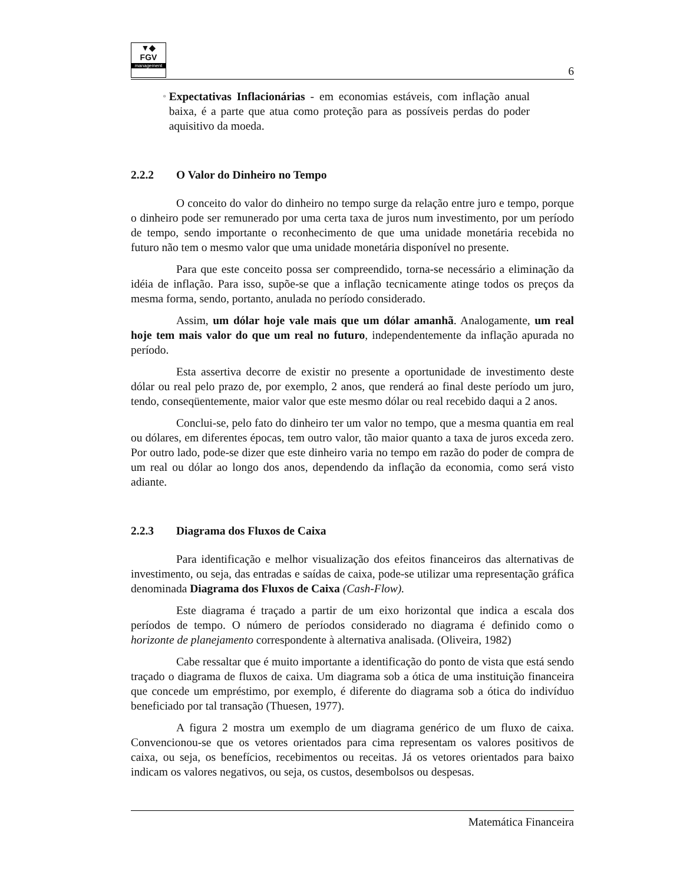▼◆
FGV
management
6
▫
Expectativas Inflacionárias - em economias estáveis, com inflação anual baixa, é a parte que atua como proteção para as possíveis perdas do poder aquisitivo da moeda.
2.2.2 O Valor do Dinheiro no Tempo
O conceito do valor do dinheiro no tempo surge da relação entre juro e tempo, porque o dinheiro pode ser remunerado por uma certa taxa de juros num investimento, por um período de tempo, sendo importante o reconhecimento de que uma unidade monetária recebida no futuro não tem o mesmo valor que uma unidade monetária disponível no presente.
Para que este conceito possa ser compreendido, torna-se necessário a eliminação da idéia de inflação. Para isso, supõe-se que a inflação tecnicamente atinge todos os preços da mesma forma, sendo, portanto, anulada no período considerado.
Assim, um dólar hoje vale mais que um dólar amanhã. Analogamente, um real hoje tem mais valor do que um real no futuro, independentemente da inflação apurada no período.
Esta assertiva decorre de existir no presente a oportunidade de investimento deste dólar ou real pelo prazo de, por exemplo, 2 anos, que renderá ao final deste período um juro, tendo, conseqüentemente, maior valor que este mesmo dólar ou real recebido daqui a 2 anos.
Conclui-se, pelo fato do dinheiro ter um valor no tempo, que a mesma quantia em real ou dólares, em diferentes épocas, tem outro valor, tão maior quanto a taxa de juros exceda zero. Por outro lado, pode-se dizer que este dinheiro varia no tempo em razão do poder de compra de um real ou dólar ao longo dos anos, dependendo da inflação da economia, como será visto adiante.
2.2.3 Diagrama dos Fluxos de Caixa
Para identificação e melhor visualização dos efeitos financeiros das alternativas de investimento, ou seja, das entradas e saídas de caixa, pode-se utilizar uma representação gráfica denominada Diagrama dos Fluxos de Caixa (Cash-Flow).
Este diagrama é traçado a partir de um eixo horizontal que indica a escala dos períodos de tempo. O número de períodos considerado no diagrama é definido como o horizonte de planejamento correspondente à alternativa analisada. (Oliveira, 1982)
Cabe ressaltar que é muito importante a identificação do ponto de vista que está sendo traçado o diagrama de fluxos de caixa. Um diagrama sob a ótica de uma instituição financeira que concede um empréstimo, por exemplo, é diferente do diagrama sob a ótica do indivíduo beneficiado por tal transação (Thuesen, 1977).
A figura 2 mostra um exemplo de um diagrama genérico de um fluxo de caixa. Convencionou-se que os vetores orientados para cima representam os valores positivos de caixa, ou seja, os benefícios, recebimentos ou receitas. Já os vetores orientados para baixo indicam os valores negativos, ou seja, os custos, desembolsos ou despesas.
Matemática Financeira